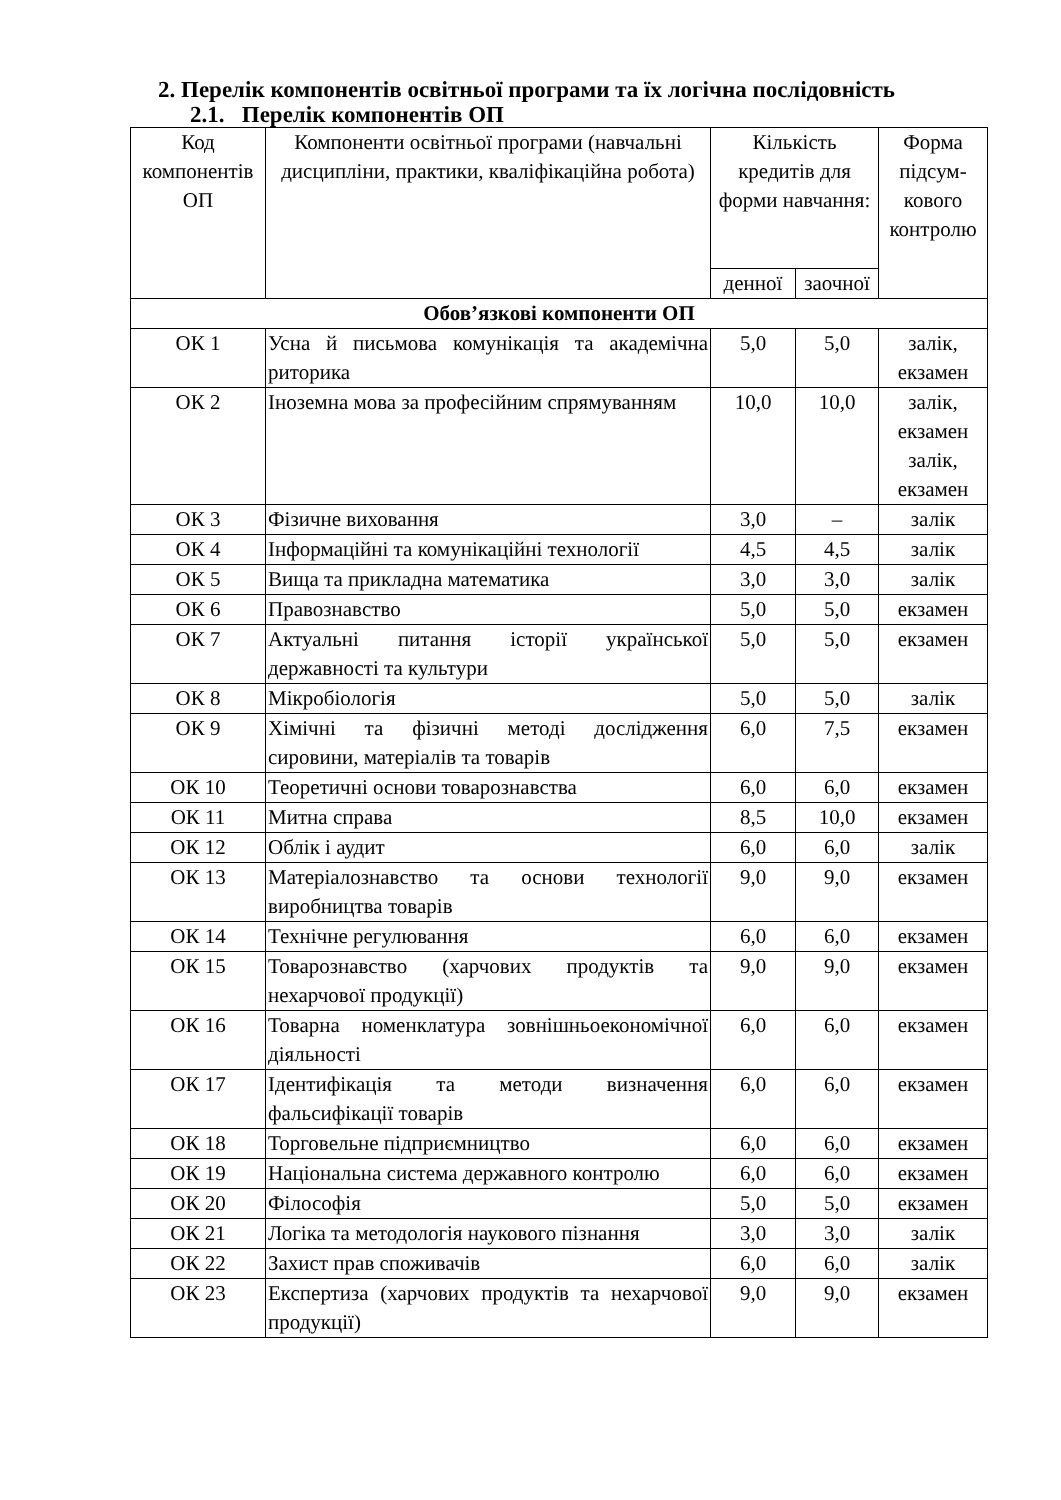2. Перелік компонентів освітньої програми та їх логічна послідовність
2.1. Перелік компонентів ОП
| Код компонентів ОП | Компоненти освітньої програми (навчальні дисципліни, практики, кваліфікаційна робота) | Кількість кредитів для форми навчання: | | Форма підсум-кового контролю |
| --- | --- | --- | --- | --- |
| | | денної | заочної | |
| Обов’язкові компоненти ОП | | | | |
| ОК 1 | Усна й письмова комунікація та академічна риторика | 5,0 | 5,0 | залік, екзамен |
| ОК 2 | Іноземна мова за професійним спрямуванням | 10,0 | 10,0 | залік, екзамен залік, екзамен |
| ОК 3 | Фізичне виховання | 3,0 | – | залік |
| ОК 4 | Інформаційні та комунікаційні технології | 4,5 | 4,5 | залік |
| ОК 5 | Вища та прикладна математика | 3,0 | 3,0 | залік |
| ОК 6 | Правознавство | 5,0 | 5,0 | екзамен |
| ОК 7 | Актуальні питання історії української державності та культури | 5,0 | 5,0 | екзамен |
| ОК 8 | Мікробіологія | 5,0 | 5,0 | залік |
| ОК 9 | Хімічні та фізичні методі дослідження сировини, матеріалів та товарів | 6,0 | 7,5 | екзамен |
| ОК 10 | Теоретичні основи товарознавства | 6,0 | 6,0 | екзамен |
| ОК 11 | Митна справа | 8,5 | 10,0 | екзамен |
| ОК 12 | Облік і аудит | 6,0 | 6,0 | залік |
| ОК 13 | Матеріалознавство та основи технології виробництва товарів | 9,0 | 9,0 | екзамен |
| ОК 14 | Технічне регулювання | 6,0 | 6,0 | екзамен |
| ОК 15 | Товарознавство (харчових продуктів та нехарчової продукції) | 9,0 | 9,0 | екзамен |
| ОК 16 | Товарна номенклатура зовнішньоекономічної діяльності | 6,0 | 6,0 | екзамен |
| ОК 17 | Ідентифікація та методи визначення фальсифікації товарів | 6,0 | 6,0 | екзамен |
| ОК 18 | Торговельне підприємництво | 6,0 | 6,0 | екзамен |
| ОК 19 | Національна система державного контролю | 6,0 | 6,0 | екзамен |
| ОК 20 | Філософія | 5,0 | 5,0 | екзамен |
| ОК 21 | Логіка та методологія наукового пізнання | 3,0 | 3,0 | залік |
| ОК 22 | Захист прав споживачів | 6,0 | 6,0 | залік |
| ОК 23 | Експертиза (харчових продуктів та нехарчової продукції) | 9,0 | 9,0 | екзамен |